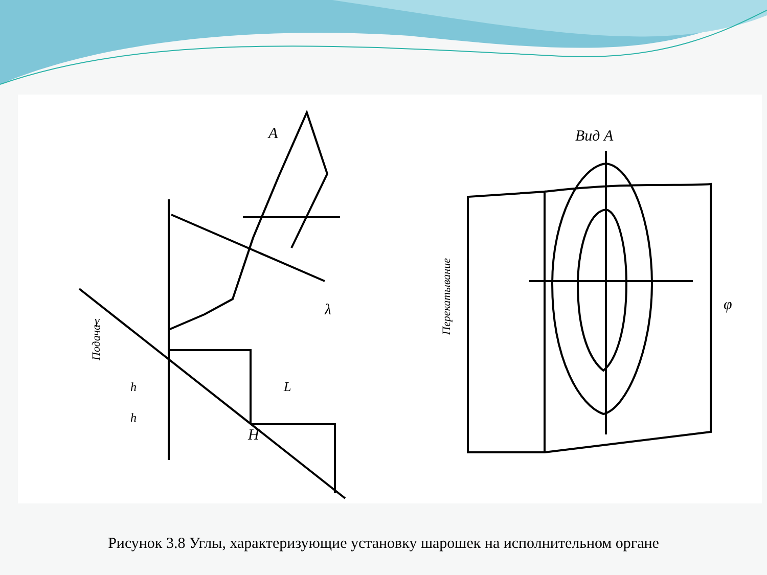A
Вид А
H
λ
φ
L
h
h
γ
Подача
Перекатывание
Рисунок 3.8 Углы, характеризующие установку шарошек на исполнительном органе